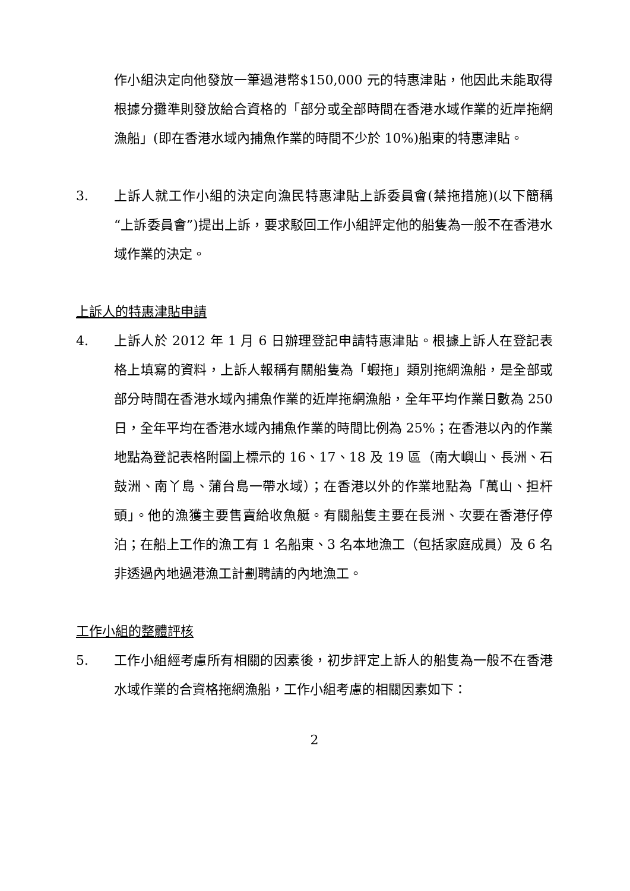作小組決定向他發放一筆過港幣$150,000 元的特惠津貼，他因此未能取得根據分攤準則發放給合資格的「部分或全部時間在香港水域作業的近岸拖網漁船」(即在香港水域內捕魚作業的時間不少於 10%)船東的特惠津貼。
3. 上訴人就工作小組的決定向漁民特惠津貼上訴委員會(禁拖措施)(以下簡稱“上訴委員會”)提出上訴，要求駁回工作小組評定他的船隻為一般不在香港水域作業的決定。
上訴人的特惠津貼申請
4. 上訴人於 2012 年 1 月 6 日辦理登記申請特惠津貼。根據上訴人在登記表格上填寫的資料，上訴人報稱有關船隻為「蝦拖」類別拖網漁船，是全部或部分時間在香港水域內捕魚作業的近岸拖網漁船，全年平均作業日數為 250 日，全年平均在香港水域內捕魚作業的時間比例為 25%；在香港以內的作業地點為登記表格附圖上標示的 16、17、18 及 19 區（南大嶼山、長洲、石鼓洲、南丫島、蒲台島一帶水域）；在香港以外的作業地點為「萬山、担杆頭」。他的漁獲主要售賣給收魚艇。有關船隻主要在長洲、次要在香港仔停泊；在船上工作的漁工有 1 名船東、3 名本地漁工（包括家庭成員）及 6 名非透過內地過港漁工計劃聘請的內地漁工。
工作小組的整體評核
5. 工作小組經考慮所有相關的因素後，初步評定上訴人的船隻為一般不在香港水域作業的合資格拖網漁船，工作小組考慮的相關因素如下：
2